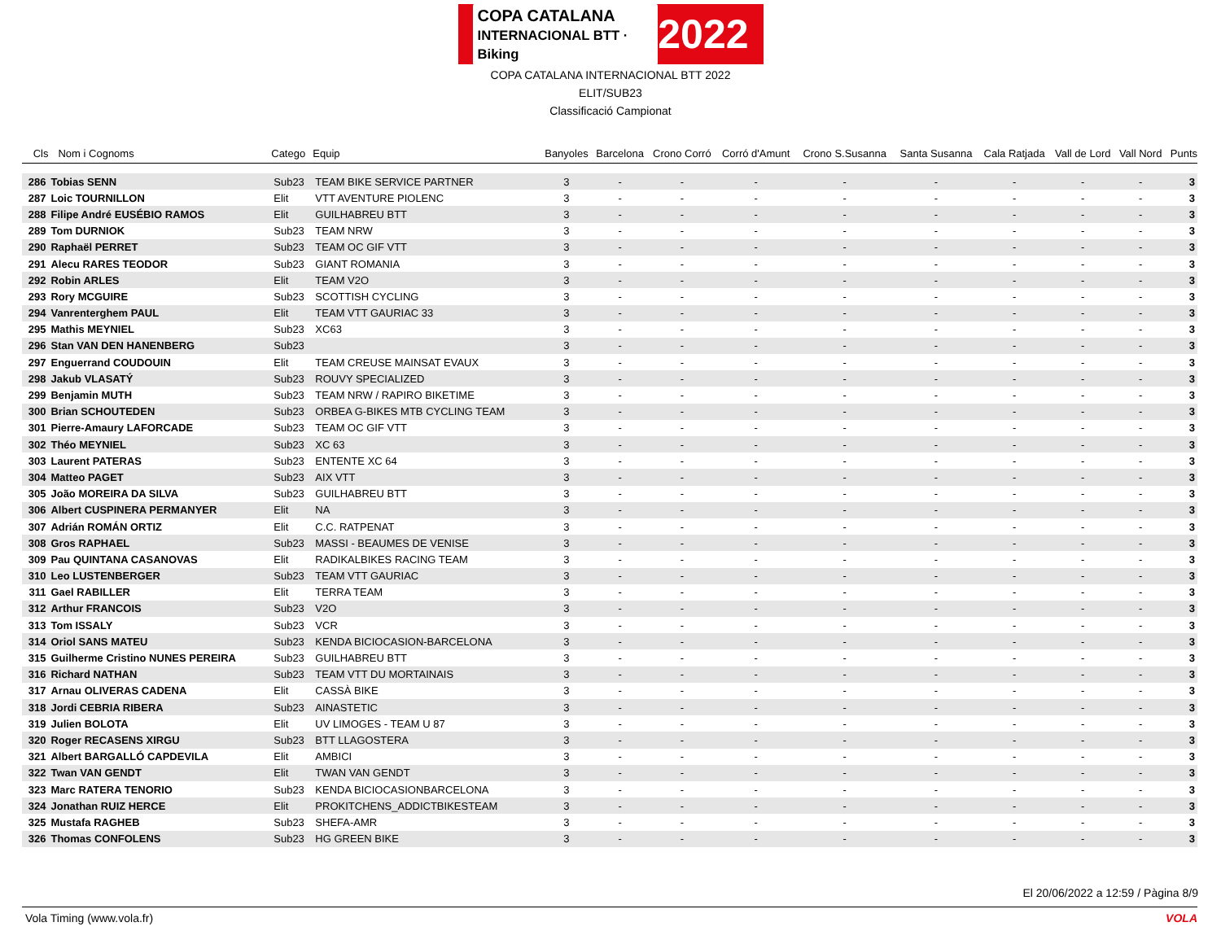COPA CATALANA
INTERNACIONAL BTT · Biking 2022
COPA CATALANA INTERNACIONAL BTT 2022
ELIT/SUB23
Classificació Campionat
| Cls | Nom i Cognoms | Catego | Equip | Banyoles | Barcelona | Crono Corró | Corró d'Amunt | Crono S.Susanna | Santa Susanna | Cala Ratjada | Vall de Lord | Vall Nord | Punts |
| --- | --- | --- | --- | --- | --- | --- | --- | --- | --- | --- | --- | --- | --- |
| 286 | Tobias SENN | Sub23 | TEAM BIKE SERVICE PARTNER | 3 | - | - | - | - | - | - | - | - | 3 |
| 287 | Loic TOURNILLON | Elit | VTT AVENTURE PIOLENC | 3 | - | - | - | - | - | - | - | - | 3 |
| 288 | Filipe André EUSÉBIO RAMOS | Elit | GUILHABREU BTT | 3 | - | - | - | - | - | - | - | - | 3 |
| 289 | Tom DURNIOK | Sub23 | TEAM NRW | 3 | - | - | - | - | - | - | - | - | 3 |
| 290 | Raphaël PERRET | Sub23 | TEAM OC GIF VTT | 3 | - | - | - | - | - | - | - | - | 3 |
| 291 | Alecu RARES TEODOR | Sub23 | GIANT ROMANIA | 3 | - | - | - | - | - | - | - | - | 3 |
| 292 | Robin ARLES | Elit | TEAM V2O | 3 | - | - | - | - | - | - | - | - | 3 |
| 293 | Rory MCGUIRE | Sub23 | SCOTTISH CYCLING | 3 | - | - | - | - | - | - | - | - | 3 |
| 294 | Vanrenterghem PAUL | Elit | TEAM VTT GAURIAC 33 | 3 | - | - | - | - | - | - | - | - | 3 |
| 295 | Mathis MEYNIEL | Sub23 | XC63 | 3 | - | - | - | - | - | - | - | - | 3 |
| 296 | Stan VAN DEN HANENBERG | Sub23 | | 3 | - | - | - | - | - | - | - | - | 3 |
| 297 | Enguerrand COUDOUIN | Elit | TEAM CREUSE MAINSAT EVAUX | 3 | - | - | - | - | - | - | - | - | 3 |
| 298 | Jakub VLASATÝ | Sub23 | ROUVY SPECIALIZED | 3 | - | - | - | - | - | - | - | - | 3 |
| 299 | Benjamin MUTH | Sub23 | TEAM NRW / RAPIRO BIKETIME | 3 | - | - | - | - | - | - | - | - | 3 |
| 300 | Brian SCHOUTEDEN | Sub23 | ORBEA G-BIKES MTB CYCLING TEAM | 3 | - | - | - | - | - | - | - | - | 3 |
| 301 | Pierre-Amaury LAFORCADE | Sub23 | TEAM OC GIF VTT | 3 | - | - | - | - | - | - | - | - | 3 |
| 302 | Théo MEYNIEL | Sub23 | XC 63 | 3 | - | - | - | - | - | - | - | - | 3 |
| 303 | Laurent PATERAS | Sub23 | ENTENTE XC 64 | 3 | - | - | - | - | - | - | - | - | 3 |
| 304 | Matteo PAGET | Sub23 | AIX VTT | 3 | - | - | - | - | - | - | - | - | 3 |
| 305 | João MOREIRA DA SILVA | Sub23 | GUILHABREU BTT | 3 | - | - | - | - | - | - | - | - | 3 |
| 306 | Albert CUSPINERA PERMANYER | Elit | NA | 3 | - | - | - | - | - | - | - | - | 3 |
| 307 | Adrián ROMÁN ORTIZ | Elit | C.C. RATPENAT | 3 | - | - | - | - | - | - | - | - | 3 |
| 308 | Gros RAPHAEL | Sub23 | MASSI - BEAUMES DE VENISE | 3 | - | - | - | - | - | - | - | - | 3 |
| 309 | Pau QUINTANA CASANOVAS | Elit | RADIKALBIKES RACING TEAM | 3 | - | - | - | - | - | - | - | - | 3 |
| 310 | Leo LUSTENBERGER | Sub23 | TEAM VTT GAURIAC | 3 | - | - | - | - | - | - | - | - | 3 |
| 311 | Gael RABILLER | Elit | TERRA TEAM | 3 | - | - | - | - | - | - | - | - | 3 |
| 312 | Arthur FRANCOIS | Sub23 | V2O | 3 | - | - | - | - | - | - | - | - | 3 |
| 313 | Tom ISSALY | Sub23 | VCR | 3 | - | - | - | - | - | - | - | - | 3 |
| 314 | Oriol SANS MATEU | Sub23 | KENDA BICIOCASION-BARCELONA | 3 | - | - | - | - | - | - | - | - | 3 |
| 315 | Guilherme Cristino NUNES PEREIRA | Sub23 | GUILHABREU BTT | 3 | - | - | - | - | - | - | - | - | 3 |
| 316 | Richard NATHAN | Sub23 | TEAM VTT DU MORTAINAIS | 3 | - | - | - | - | - | - | - | - | 3 |
| 317 | Arnau OLIVERAS CADENA | Elit | CASSÀ BIKE | 3 | - | - | - | - | - | - | - | - | 3 |
| 318 | Jordi CEBRIA RIBERA | Sub23 | AINASTETIC | 3 | - | - | - | - | - | - | - | - | 3 |
| 319 | Julien BOLOTA | Elit | UV LIMOGES - TEAM U 87 | 3 | - | - | - | - | - | - | - | - | 3 |
| 320 | Roger RECASENS XIRGU | Sub23 | BTT LLAGOSTERA | 3 | - | - | - | - | - | - | - | - | 3 |
| 321 | Albert BARGALLÓ CAPDEVILA | Elit | AMBICI | 3 | - | - | - | - | - | - | - | - | 3 |
| 322 | Twan VAN GENDT | Elit | TWAN VAN GENDT | 3 | - | - | - | - | - | - | - | - | 3 |
| 323 | Marc RATERA TENORIO | Sub23 | KENDA BICIOCASIONBARCELONA | 3 | - | - | - | - | - | - | - | - | 3 |
| 324 | Jonathan RUIZ HERCE | Elit | PROKITCHENS_ADDICTBIKESTEAM | 3 | - | - | - | - | - | - | - | - | 3 |
| 325 | Mustafa RAGHEB | Sub23 | SHEFA-AMR | 3 | - | - | - | - | - | - | - | - | 3 |
| 326 | Thomas CONFOLENS | Sub23 | HG GREEN BIKE | 3 | - | - | - | - | - | - | - | - | 3 |
El 20/06/2022 a 12:59 / Pàgina 8/9
Vola Timing (www.vola.fr) VOLA